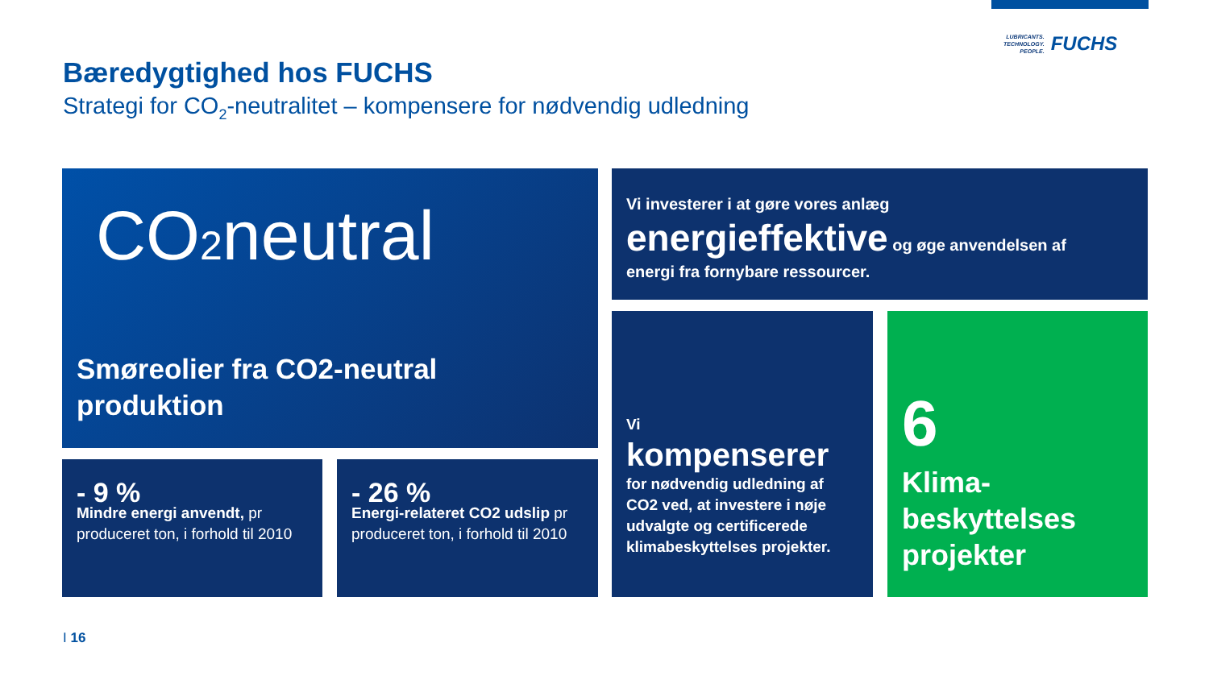LUBRICANTS.
TECHNOLOGY.
PEOPLE.
FUCHS
Bæredygtighed hos FUCHS
Strategi for CO<sub>2</sub>-neutralitet – kompensere for nødvendig udledning
CO2neutral
Smøreolier fra CO2-neutral produktion
Vi investerer i at gøre vores anlæg
energieffektive og øge anvendelsen af
energi fra fornybare ressourcer.
- 9 %
Mindre energi anvendt, pr produceret ton, i forhold til 2010
- 26 %
Energi-relateret CO2 udslip pr produceret ton, i forhold til 2010
Vi
kompenserer
for nødvendig udledning af CO2 ved, at investere i nøje udvalgte og certificerede klimabeskyttelses projekter.
6
Klima-
beskyttelses
projekter
I 16